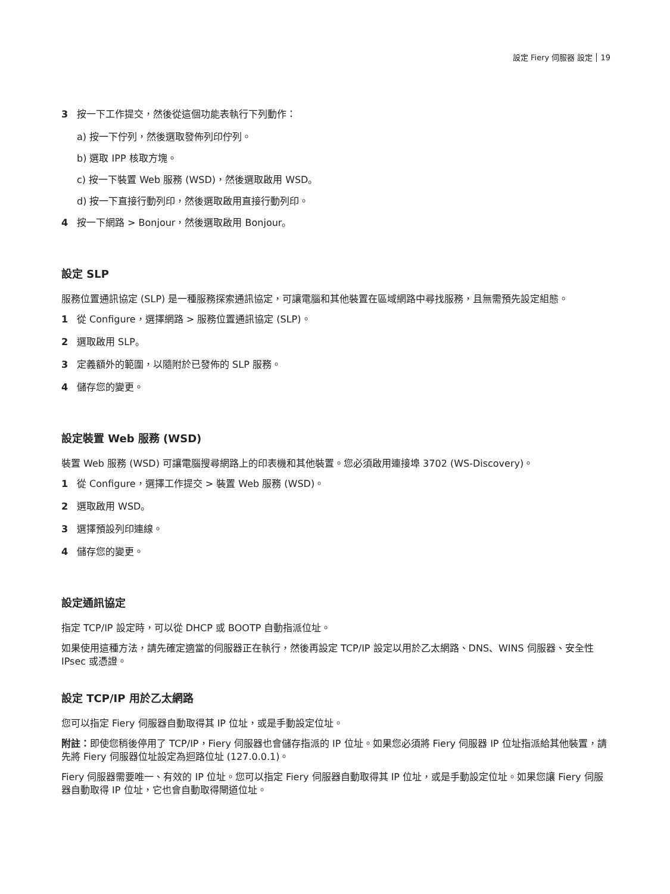設定 Fiery 伺服器 設定 19
3 按一下工作提交，然後從這個功能表執行下列動作：
a) 按一下佇列，然後選取發佈列印佇列。
b) 選取 IPP 核取方塊。
c) 按一下裝置 Web 服務 (WSD)，然後選取啟用 WSD。
d) 按一下直接行動列印，然後選取啟用直接行動列印。
4 按一下網路 > Bonjour，然後選取啟用 Bonjour。
設定 SLP
服務位置通訊協定 (SLP) 是一種服務探索通訊協定，可讓電腦和其他裝置在區域網路中尋找服務，且無需預先設定組態。
1 從 Configure，選擇網路 > 服務位置通訊協定 (SLP)。
2 選取啟用 SLP。
3 定義額外的範圍，以隨附於已發佈的 SLP 服務。
4 儲存您的變更。
設定裝置 Web 服務 (WSD)
裝置 Web 服務 (WSD) 可讓電腦搜尋網路上的印表機和其他裝置。您必須啟用連接埠 3702 (WS-Discovery)。
1 從 Configure，選擇工作提交 > 裝置 Web 服務 (WSD)。
2 選取啟用 WSD。
3 選擇預設列印連線。
4 儲存您的變更。
設定通訊協定
指定 TCP/IP 設定時，可以從 DHCP 或 BOOTP 自動指派位址。
如果使用這種方法，請先確定適當的伺服器正在執行，然後再設定 TCP/IP 設定以用於乙太網路、DNS、WINS 伺服器、安全性 IPsec 或憑證。
設定 TCP/IP 用於乙太網路
您可以指定 Fiery 伺服器自動取得其 IP 位址，或是手動設定位址。
附註：即使您稍後停用了 TCP/IP，Fiery 伺服器也會儲存指派的 IP 位址。如果您必須將 Fiery 伺服器 IP 位址指派給其他裝置，請先將 Fiery 伺服器位址設定為迴路位址 (127.0.0.1)。
Fiery 伺服器需要唯一、有效的 IP 位址。您可以指定 Fiery 伺服器自動取得其 IP 位址，或是手動設定位址。如果您讓 Fiery 伺服器自動取得 IP 位址，它也會自動取得閘道位址。